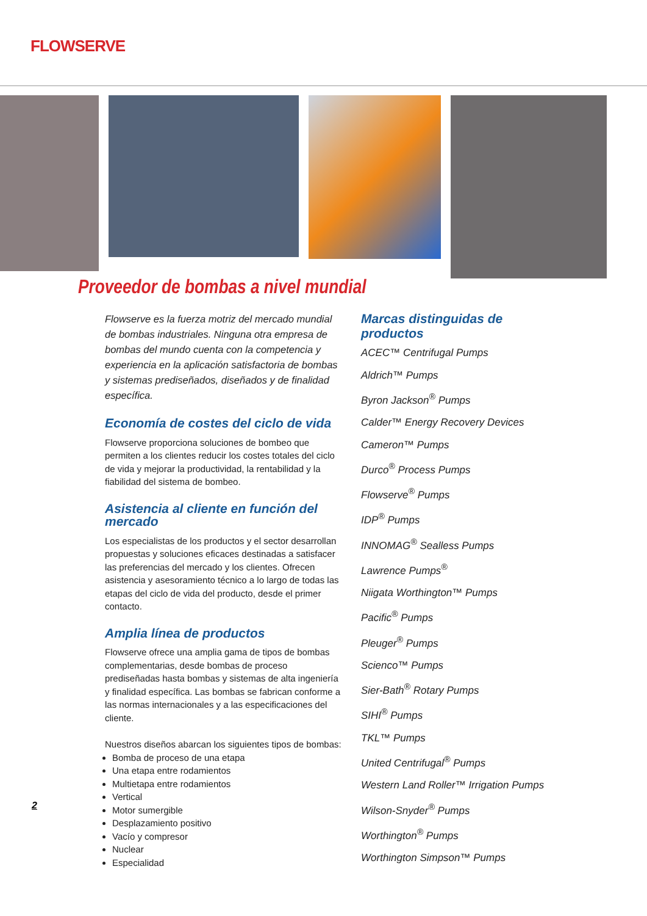FLOWSERVE
Proveedor de bombas a nivel mundial
Flowserve es la fuerza motriz del mercado mundial de bombas industriales. Ninguna otra empresa de bombas del mundo cuenta con la competencia y experiencia en la aplicación satisfactoria de bombas y sistemas prediseñados, diseñados y de finalidad específica.
Economía de costes del ciclo de vida
Flowserve proporciona soluciones de bombeo que permiten a los clientes reducir los costes totales del ciclo de vida y mejorar la productividad, la rentabilidad y la fiabilidad del sistema de bombeo.
Asistencia al cliente en función del mercado
Los especialistas de los productos y el sector desarrollan propuestas y soluciones eficaces destinadas a satisfacer las preferencias del mercado y los clientes. Ofrecen asistencia y asesoramiento técnico a lo largo de todas las etapas del ciclo de vida del producto, desde el primer contacto.
Amplia línea de productos
Flowserve ofrece una amplia gama de tipos de bombas complementarias, desde bombas de proceso prediseñadas hasta bombas y sistemas de alta ingeniería y finalidad específica. Las bombas se fabrican conforme a las normas internacionales y a las especificaciones del cliente.
Nuestros diseños abarcan los siguientes tipos de bombas:
Bomba de proceso de una etapa
Una etapa entre rodamientos
Multietapa entre rodamientos
Vertical
Motor sumergible
Desplazamiento positivo
Vacío y compresor
Nuclear
Especialidad
Marcas distinguidas de productos
ACEC™ Centrifugal Pumps
Aldrich™ Pumps
Byron Jackson<sup>®</sup> Pumps
Calder™ Energy Recovery Devices
Cameron™ Pumps
Durco<sup>®</sup> Process Pumps
Flowserve<sup>®</sup> Pumps
IDP<sup>®</sup> Pumps
INNOMAG<sup>®</sup> Sealless Pumps
Lawrence Pumps<sup>®</sup>
Niigata Worthington™ Pumps
Pacific<sup>®</sup> Pumps
Pleuger<sup>®</sup> Pumps
Scienco™ Pumps
Sier-Bath<sup>®</sup> Rotary Pumps
SIHI<sup>®</sup> Pumps
TKL™ Pumps
United Centrifugal<sup>®</sup> Pumps
Western Land Roller™ Irrigation Pumps
Wilson-Snyder<sup>®</sup> Pumps
Worthington<sup>®</sup> Pumps
Worthington Simpson™ Pumps
2